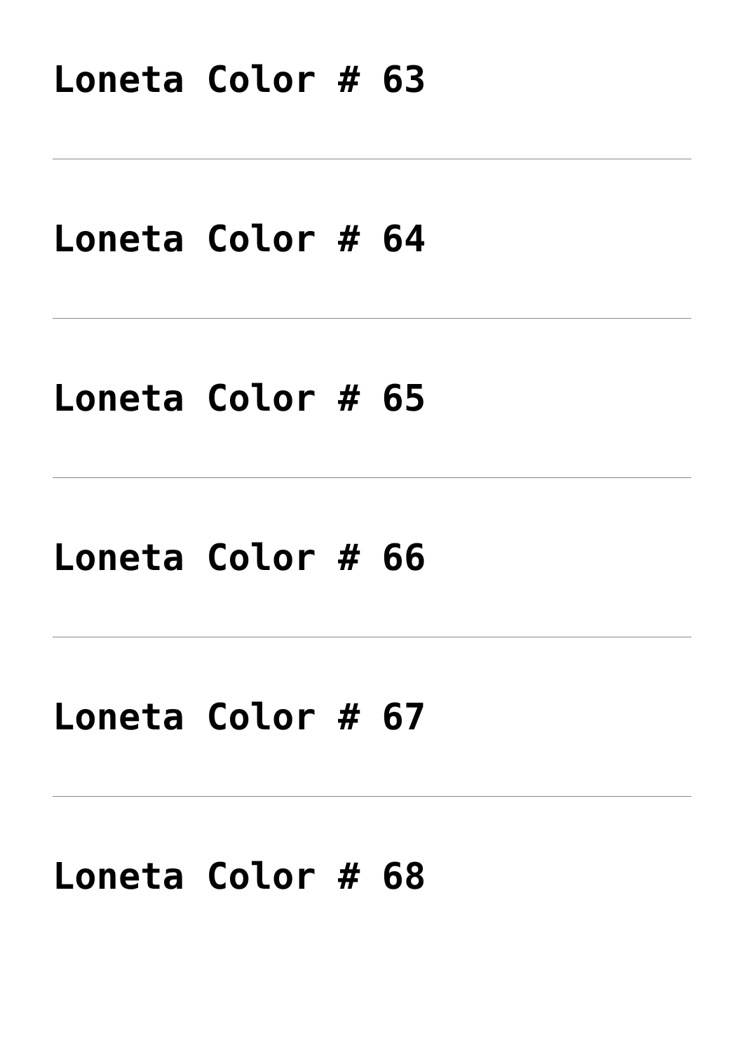Loneta Color # 63
Loneta Color # 64
Loneta Color # 65
Loneta Color # 66
Loneta Color # 67
Loneta Color # 68